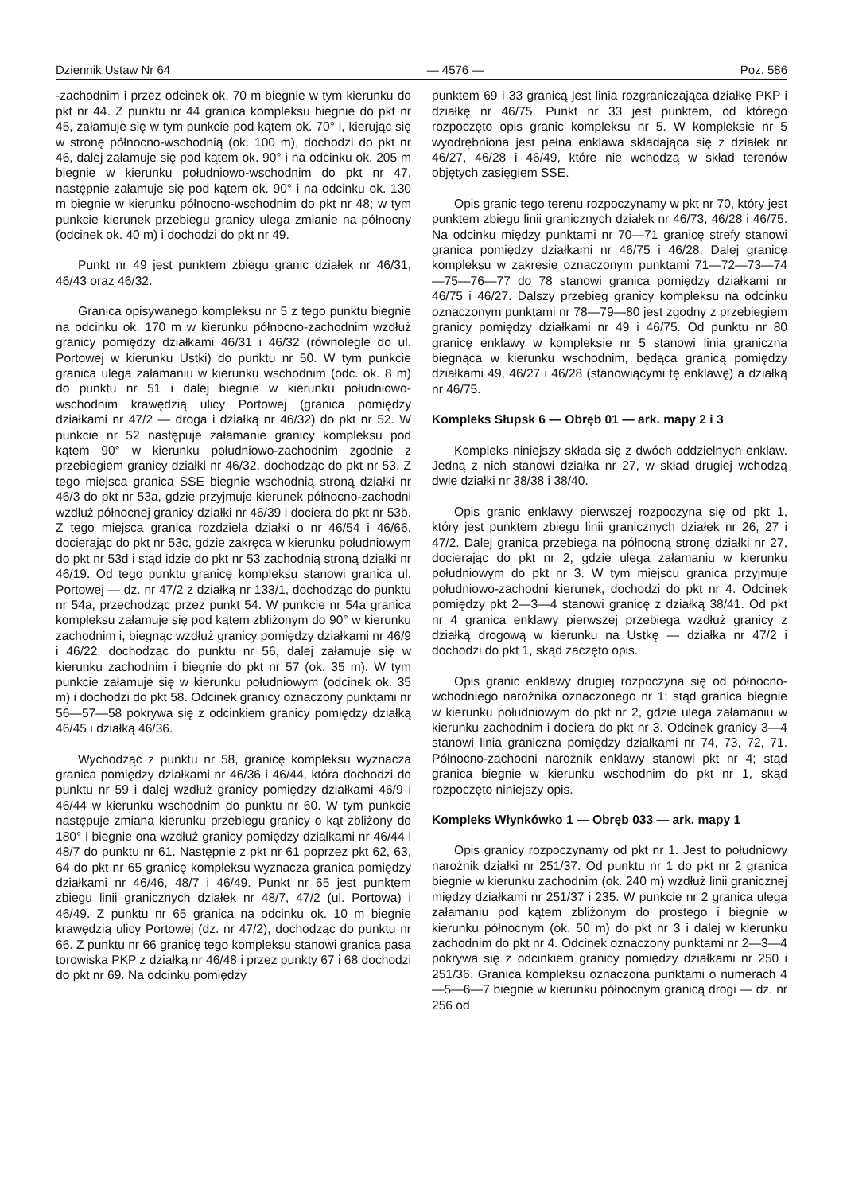Dziennik Ustaw Nr 64 — 4576 — Poz. 586
-zachodnim i przez odcinek ok. 70 m biegnie w tym kierunku do pkt nr 44. Z punktu nr 44 granica kompleksu biegnie do pkt nr 45, załamuje się w tym punkcie pod kątem ok. 70° i, kierując się w stronę północno-wschodnią (ok. 100 m), dochodzi do pkt nr 46, dalej załamuje się pod kątem ok. 90° i na odcinku ok. 205 m biegnie w kierunku południowo-wschodnim do pkt nr 47, następnie załamuje się pod kątem ok. 90° i na odcinku ok. 130 m biegnie w kierunku północno-wschodnim do pkt nr 48; w tym punkcie kierunek przebiegu granicy ulega zmianie na północny (odcinek ok. 40 m) i dochodzi do pkt nr 49.
Punkt nr 49 jest punktem zbiegu granic działek nr 46/31, 46/43 oraz 46/32.
Granica opisywanego kompleksu nr 5 z tego punktu biegnie na odcinku ok. 170 m w kierunku północno-zachodnim wzdłuż granicy pomiędzy działkami 46/31 i 46/32 (równolegle do ul. Portowej w kierunku Ustki) do punktu nr 50. W tym punkcie granica ulega załamaniu w kierunku wschodnim (odc. ok. 8 m) do punktu nr 51 i dalej biegnie w kierunku południowo-wschodnim krawędzią ulicy Portowej (granica pomiędzy działkami nr 47/2 — droga i działką nr 46/32) do pkt nr 52. W punkcie nr 52 następuje załamanie granicy kompleksu pod kątem 90° w kierunku południowo-zachodnim zgodnie z przebiegiem granicy działki nr 46/32, dochodząc do pkt nr 53. Z tego miejsca granica SSE biegnie wschodnią stroną działki nr 46/3 do pkt nr 53a, gdzie przyjmuje kierunek północno-zachodni wzdłuż północnej granicy działki nr 46/39 i dociera do pkt nr 53b. Z tego miejsca granica rozdziela działki o nr 46/54 i 46/66, docierając do pkt nr 53c, gdzie zakręca w kierunku południowym do pkt nr 53d i stąd idzie do pkt nr 53 zachodnią stroną działki nr 46/19. Od tego punktu granicę kompleksu stanowi granica ul. Portowej — dz. nr 47/2 z działką nr 133/1, dochodząc do punktu nr 54a, przechodząc przez punkt 54. W punkcie nr 54a granica kompleksu załamuje się pod kątem zbliżonym do 90° w kierunku zachodnim i, biegnąc wzdłuż granicy pomiędzy działkami nr 46/9 i 46/22, dochodząc do punktu nr 56, dalej załamuje się w kierunku zachodnim i biegnie do pkt nr 57 (ok. 35 m). W tym punkcie załamuje się w kierunku południowym (odcinek ok. 35 m) i dochodzi do pkt 58. Odcinek granicy oznaczony punktami nr 56—57—58 pokrywa się z odcinkiem granicy pomiędzy działką 46/45 i działką 46/36.
Wychodząc z punktu nr 58, granicę kompleksu wyznacza granica pomiędzy działkami nr 46/36 i 46/44, która dochodzi do punktu nr 59 i dalej wzdłuż granicy pomiędzy działkami 46/9 i 46/44 w kierunku wschodnim do punktu nr 60. W tym punkcie następuje zmiana kierunku przebiegu granicy o kąt zbliżony do 180° i biegnie ona wzdłuż granicy pomiędzy działkami nr 46/44 i 48/7 do punktu nr 61. Następnie z pkt nr 61 poprzez pkt 62, 63, 64 do pkt nr 65 granicę kompleksu wyznacza granica pomiędzy działkami nr 46/46, 48/7 i 46/49. Punkt nr 65 jest punktem zbiegu linii granicznych działek nr 48/7, 47/2 (ul. Portowa) i 46/49. Z punktu nr 65 granica na odcinku ok. 10 m biegnie krawędzią ulicy Portowej (dz. nr 47/2), dochodząc do punktu nr 66. Z punktu nr 66 granicę tego kompleksu stanowi granica pasa torowiska PKP z działką nr 46/48 i przez punkty 67 i 68 dochodzi do pkt nr 69. Na odcinku pomiędzy
punktem 69 i 33 granicą jest linia rozgraniczająca działkę PKP i działkę nr 46/75. Punkt nr 33 jest punktem, od którego rozpoczęto opis granic kompleksu nr 5. W kompleksie nr 5 wyodrębniona jest pełna enklawa składająca się z działek nr 46/27, 46/28 i 46/49, które nie wchodzą w skład terenów objętych zasięgiem SSE.
Opis granic tego terenu rozpoczynamy w pkt nr 70, który jest punktem zbiegu linii granicznych działek nr 46/73, 46/28 i 46/75. Na odcinku między punktami nr 70—71 granicę strefy stanowi granica pomiędzy działkami nr 46/75 i 46/28. Dalej granicę kompleksu w zakresie oznaczonym punktami 71—72—73—74—75—76—77 do 78 stanowi granica pomiędzy działkami nr 46/75 i 46/27. Dalszy przebieg granicy kompleksu na odcinku oznaczonym punktami nr 78—79—80 jest zgodny z przebiegiem granicy pomiędzy działkami nr 49 i 46/75. Od punktu nr 80 granicę enklawy w kompleksie nr 5 stanowi linia graniczna biegnąca w kierunku wschodnim, będąca granicą pomiędzy działkami 49, 46/27 i 46/28 (stanowiącymi tę enklawę) a działką nr 46/75.
Kompleks Słupsk 6 — Obręb 01 — ark. mapy 2 i 3
Kompleks niniejszy składa się z dwóch oddzielnych enklaw. Jedną z nich stanowi działka nr 27, w skład drugiej wchodzą dwie działki nr 38/38 i 38/40.
Opis granic enklawy pierwszej rozpoczyna się od pkt 1, który jest punktem zbiegu linii granicznych działek nr 26, 27 i 47/2. Dalej granica przebiega na północną stronę działki nr 27, docierając do pkt nr 2, gdzie ulega załamaniu w kierunku południowym do pkt nr 3. W tym miejscu granica przyjmuje południowo-zachodni kierunek, dochodzi do pkt nr 4. Odcinek pomiędzy pkt 2—3—4 stanowi granicę z działką 38/41. Od pkt nr 4 granica enklawy pierwszej przebiega wzdłuż granicy z działką drogową w kierunku na Ustkę — działka nr 47/2 i dochodzi do pkt 1, skąd zaczęto opis.
Opis granic enklawy drugiej rozpoczyna się od północno-wchodniego narożnika oznaczonego nr 1; stąd granica biegnie w kierunku południowym do pkt nr 2, gdzie ulega załamaniu w kierunku zachodnim i dociera do pkt nr 3. Odcinek granicy 3—4 stanowi linia graniczna pomiędzy działkami nr 74, 73, 72, 71. Północno-zachodni narożnik enklawy stanowi pkt nr 4; stąd granica biegnie w kierunku wschodnim do pkt nr 1, skąd rozpoczęto niniejszy opis.
Kompleks Włynkówko 1 — Obręb 033 — ark. mapy 1
Opis granicy rozpoczynamy od pkt nr 1. Jest to południowy narożnik działki nr 251/37. Od punktu nr 1 do pkt nr 2 granica biegnie w kierunku zachodnim (ok. 240 m) wzdłuż linii granicznej między działkami nr 251/37 i 235. W punkcie nr 2 granica ulega załamaniu pod kątem zbliżonym do prostego i biegnie w kierunku północnym (ok. 50 m) do pkt nr 3 i dalej w kierunku zachodnim do pkt nr 4. Odcinek oznaczony punktami nr 2—3—4 pokrywa się z odcinkiem granicy pomiędzy działkami nr 250 i 251/36. Granica kompleksu oznaczona punktami o numerach 4—5—6—7 biegnie w kierunku północnym granicą drogi — dz. nr 256 od